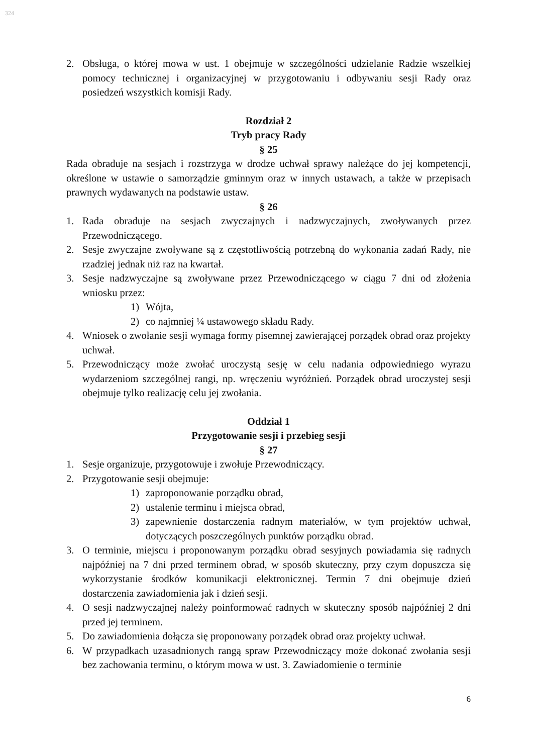324
2. Obsługa, o której mowa w ust. 1 obejmuje w szczególności udzielanie Radzie wszelkiej pomocy technicznej i organizacyjnej w przygotowaniu i odbywaniu sesji Rady oraz posiedzeń wszystkich komisji Rady.
Rozdział 2
Tryb pracy Rady
§ 25
Rada obraduje na sesjach i rozstrzyga w drodze uchwał sprawy należące do jej kompetencji, określone w ustawie o samorządzie gminnym oraz w innych ustawach, a także w przepisach prawnych wydawanych na podstawie ustaw.
§ 26
1. Rada obraduje na sesjach zwyczajnych i nadzwyczajnych, zwoływanych przez Przewodniczącego.
2. Sesje zwyczajne zwoływane są z częstotliwością potrzebną do wykonania zadań Rady, nie rzadziej jednak niż raz na kwartał.
3. Sesje nadzwyczajne są zwoływane przez Przewodniczącego w ciągu 7 dni od złożenia wniosku przez:
1) Wójta,
2) co najmniej ¼ ustawowego składu Rady.
4. Wniosek o zwołanie sesji wymaga formy pisemnej zawierającej porządek obrad oraz projekty uchwał.
5. Przewodniczący może zwołać uroczystą sesję w celu nadania odpowiedniego wyrazu wydarzeniom szczególnej rangi, np. wręczeniu wyróżnień. Porządek obrad uroczystej sesji obejmuje tylko realizację celu jej zwołania.
Oddział 1
Przygotowanie sesji i przebieg sesji
§ 27
1. Sesje organizuje, przygotowuje i zwołuje Przewodniczący.
2. Przygotowanie sesji obejmuje:
1) zaproponowanie porządku obrad,
2) ustalenie terminu i miejsca obrad,
3) zapewnienie dostarczenia radnym materiałów, w tym projektów uchwał, dotyczących poszczególnych punktów porządku obrad.
3. O terminie, miejscu i proponowanym porządku obrad sesyjnych powiadamia się radnych najpóźniej na 7 dni przed terminem obrad, w sposób skuteczny, przy czym dopuszcza się wykorzystanie środków komunikacji elektronicznej. Termin 7 dni obejmuje dzień dostarczenia zawiadomienia jak i dzień sesji.
4. O sesji nadzwyczajnej należy poinformować radnych w skuteczny sposób najpóźniej 2 dni przed jej terminem.
5. Do zawiadomienia dołącza się proponowany porządek obrad oraz projekty uchwał.
6. W przypadkach uzasadnionych rangą spraw Przewodniczący może dokonać zwołania sesji bez zachowania terminu, o którym mowa w ust. 3. Zawiadomienie o terminie
6